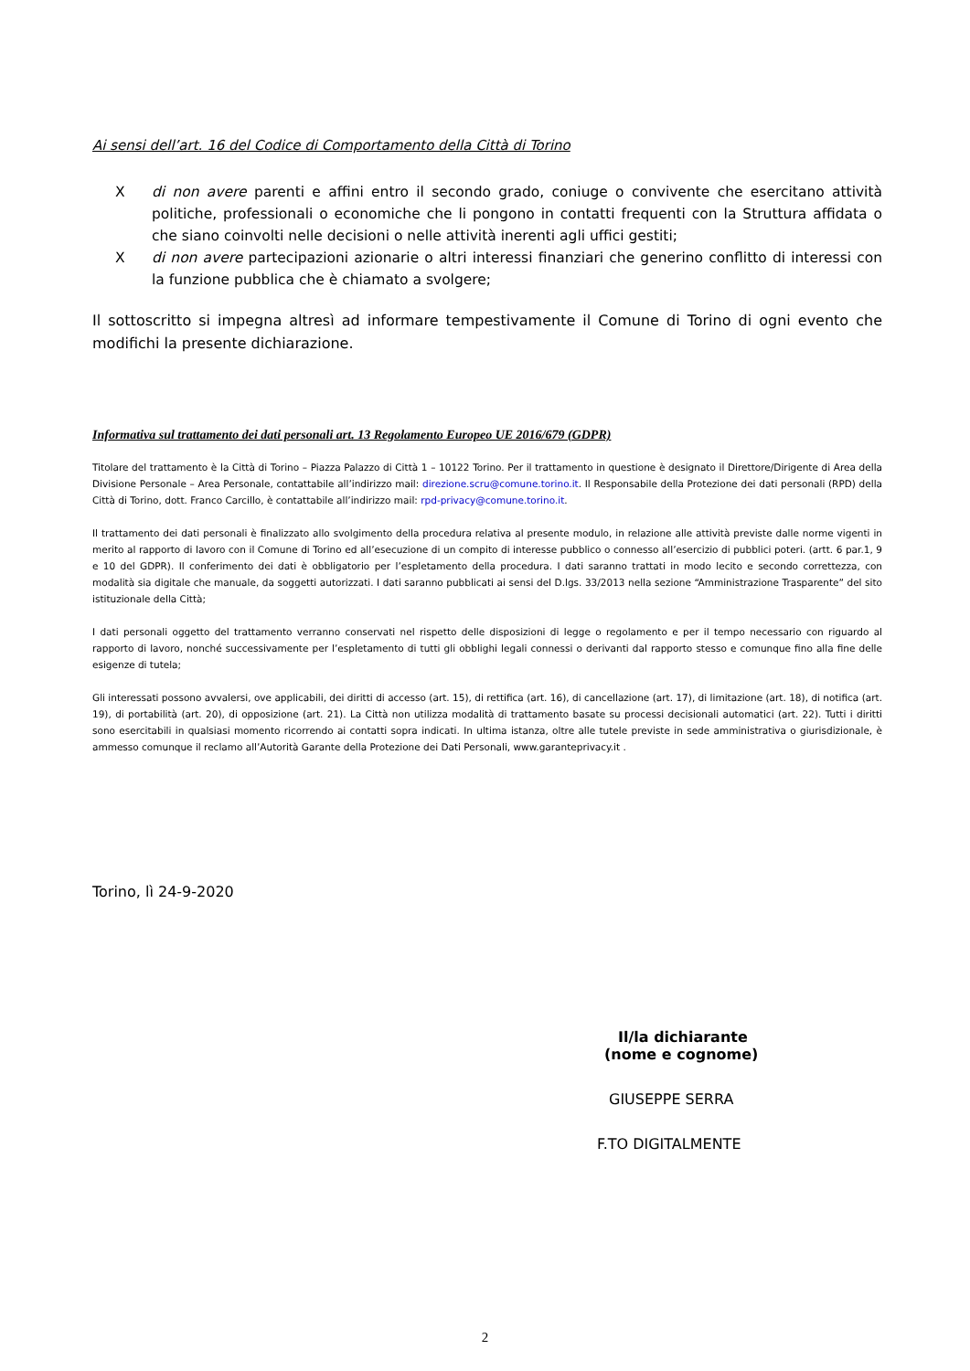Ai sensi dell’art. 16 del Codice di Comportamento della Città di Torino
X di non avere parenti e affini entro il secondo grado, coniuge o convivente che esercitano attività politiche, professionali o economiche che li pongono in contatti frequenti con la Struttura affidata o che siano coinvolti nelle decisioni o nelle attività inerenti agli uffici gestiti;
X di non avere partecipazioni azionarie o altri interessi finanziari che generino conflitto di interessi con la funzione pubblica che è chiamato a svolgere;
Il sottoscritto si impegna altresì ad informare tempestivamente il Comune di Torino di ogni evento che modifichi la presente dichiarazione.
Informativa sul trattamento dei dati personali art. 13 Regolamento Europeo UE 2016/679 (GDPR)
Titolare del trattamento è la Città di Torino – Piazza Palazzo di Città 1 – 10122 Torino. Per il trattamento in questione è designato il Direttore/Dirigente di Area della Divisione Personale – Area Personale, contattabile all’indirizzo mail: direzione.scru@comune.torino.it. Il Responsabile della Protezione dei dati personali (RPD) della Città di Torino, dott. Franco Carcillo, è contattabile all’indirizzo mail: rpd-privacy@comune.torino.it.
Il trattamento dei dati personali è finalizzato allo svolgimento della procedura relativa al presente modulo, in relazione alle attività previste dalle norme vigenti in merito al rapporto di lavoro con il Comune di Torino ed all’esecuzione di un compito di interesse pubblico o connesso all’esercizio di pubblici poteri. (artt. 6 par.1, 9 e 10 del GDPR). Il conferimento dei dati è obbligatorio per l’espletamento della procedura. I dati saranno trattati in modo lecito e secondo correttezza, con modalità sia digitale che manuale, da soggetti autorizzati. I dati saranno pubblicati ai sensi del D.lgs. 33/2013 nella sezione “Amministrazione Trasparente” del sito istituzionale della Città;
I dati personali oggetto del trattamento verranno conservati nel rispetto delle disposizioni di legge o regolamento e per il tempo necessario con riguardo al rapporto di lavoro, nonché successivamente per l’espletamento di tutti gli obblighi legali connessi o derivanti dal rapporto stesso e comunque fino alla fine delle esigenze di tutela;
Gli interessati possono avvalersi, ove applicabili, dei diritti di accesso (art. 15), di rettifica (art. 16), di cancellazione (art. 17), di limitazione (art. 18), di notifica (art. 19), di portabilità (art. 20), di opposizione (art. 21). La Città non utilizza modalità di trattamento basate su processi decisionali automatici (art. 22). Tutti i diritti sono esercitabili in qualsiasi momento ricorrendo ai contatti sopra indicati. In ultima istanza, oltre alle tutele previste in sede amministrativa o giurisdizionale, è ammesso comunque il reclamo all’Autorità Garante della Protezione dei Dati Personali, www.garanteprivacy.it .
Torino, lì 24-9-2020
Il/la dichiarante
(nome e cognome)
GIUSEPPE SERRA
F.TO DIGITALMENTE
2